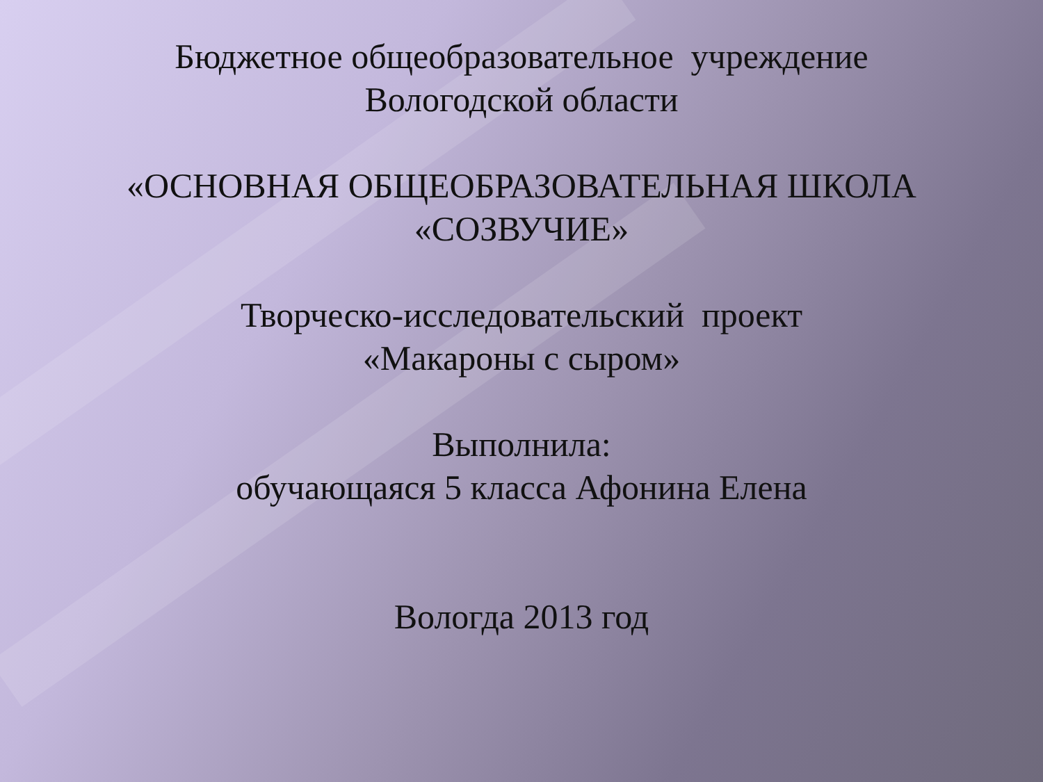Бюджетное общеобразовательное учреждение
Вологодской области
«ОСНОВНАЯ ОБЩЕОБРАЗОВАТЕЛЬНАЯ ШКОЛА
«СОЗВУЧИЕ»
Творческо-исследовательский проект
«Макароны с сыром»
Выполнила:
обучающаяся 5 класса Афонина Елена
Вологда 2013 год